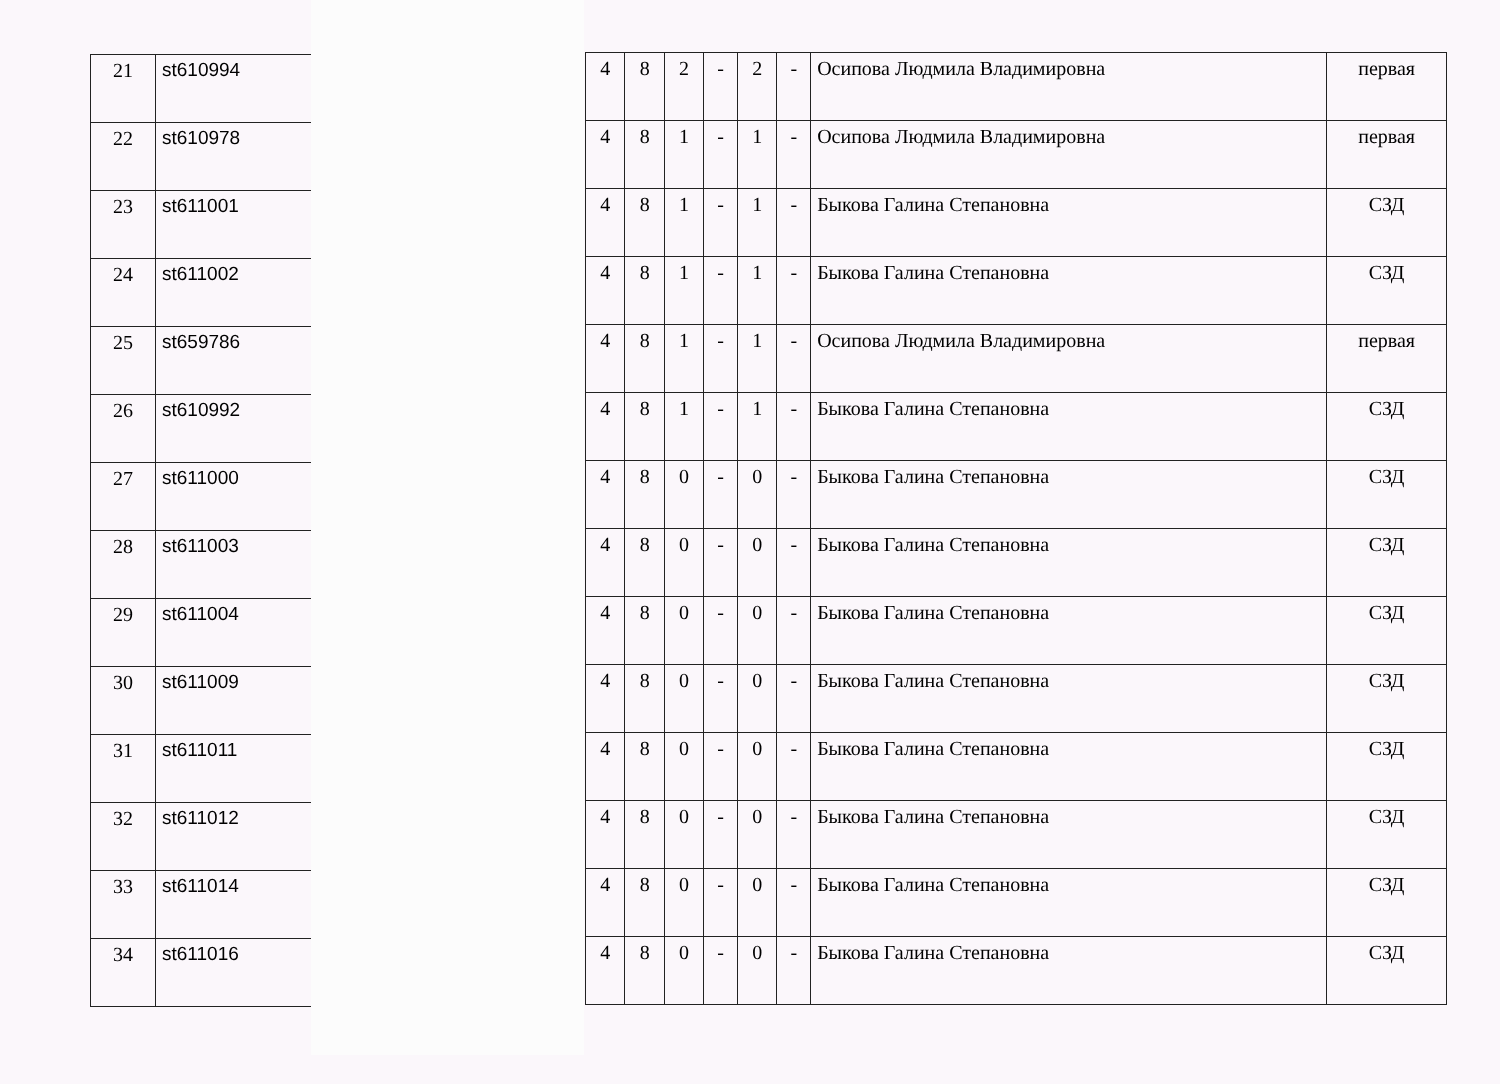| 21 | st610994 |
| 22 | st610978 |
| 23 | st611001 |
| 24 | st611002 |
| 25 | st659786 |
| 26 | st610992 |
| 27 | st611000 |
| 28 | st611003 |
| 29 | st611004 |
| 30 | st611009 |
| 31 | st611011 |
| 32 | st611012 |
| 33 | st611014 |
| 34 | st611016 |
| 4 | 8 | 2 | - | 2 | - | Осипова Людмила Владимировна | первая |
| 4 | 8 | 1 | - | 1 | - | Осипова Людмила Владимировна | первая |
| 4 | 8 | 1 | - | 1 | - | Быкова Галина Степановна | СЗД |
| 4 | 8 | 1 | - | 1 | - | Быкова Галина Степановна | СЗД |
| 4 | 8 | 1 | - | 1 | - | Осипова Людмила Владимировна | первая |
| 4 | 8 | 1 | - | 1 | - | Быкова Галина Степановна | СЗД |
| 4 | 8 | 0 | - | 0 | - | Быкова Галина Степановна | СЗД |
| 4 | 8 | 0 | - | 0 | - | Быкова Галина Степановна | СЗД |
| 4 | 8 | 0 | - | 0 | - | Быкова Галина Степановна | СЗД |
| 4 | 8 | 0 | - | 0 | - | Быкова Галина Степановна | СЗД |
| 4 | 8 | 0 | - | 0 | - | Быкова Галина Степановна | СЗД |
| 4 | 8 | 0 | - | 0 | - | Быкова Галина Степановна | СЗД |
| 4 | 8 | 0 | - | 0 | - | Быкова Галина Степановна | СЗД |
| 4 | 8 | 0 | - | 0 | - | Быкова Галина Степановна | СЗД |